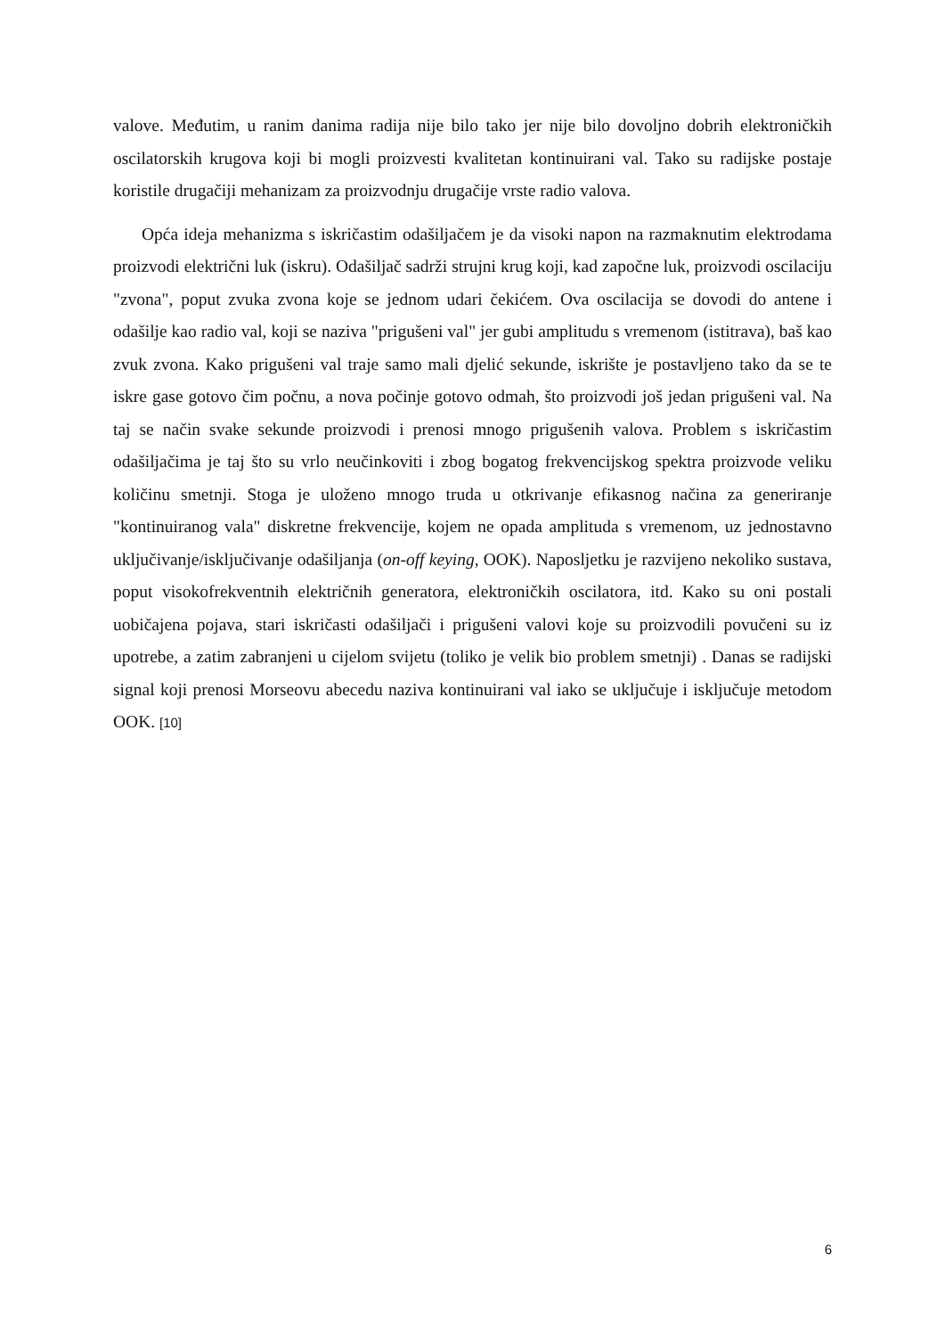valove. Međutim, u ranim danima radija nije bilo tako jer nije bilo dovoljno dobrih elektroničkih oscilatorskih krugova koji bi mogli proizvesti kvalitetan kontinuirani val. Tako su radijske postaje koristile drugačiji mehanizam za proizvodnju drugačije vrste radio valova.
Opća ideja mehanizma s iskričastim odašiljačem je da visoki napon na razmaknutim elektrodama proizvodi električni luk (iskru). Odašiljač sadrži strujni krug koji, kad započne luk, proizvodi oscilaciju "zvona", poput zvuka zvona koje se jednom udari čekićem. Ova oscilacija se dovodi do antene i odašilje kao radio val, koji se naziva "prigušeni val" jer gubi amplitudu s vremenom (istitrava), baš kao zvuk zvona. Kako prigušeni val traje samo mali djelić sekunde, iskrište je postavljeno tako da se te iskre gase gotovo čim počnu, a nova počinje gotovo odmah, što proizvodi još jedan prigušeni val. Na taj se način svake sekunde proizvodi i prenosi mnogo prigušenih valova. Problem s iskričastim odašiljačima je taj što su vrlo neučinkoviti i zbog bogatog frekvencijskog spektra proizvode veliku količinu smetnji. Stoga je uloženo mnogo truda u otkrivanje efikasnog načina za generiranje "kontinuiranog vala" diskretne frekvencije, kojem ne opada amplituda s vremenom, uz jednostavno uključivanje/isključivanje odašiljanja (on-off keying, OOK). Naposljetku je razvijeno nekoliko sustava, poput visokofrekventnih električnih generatora, elektroničkih oscilatora, itd. Kako su oni postali uobičajena pojava, stari iskričasti odašiljači i prigušeni valovi koje su proizvodili povučeni su iz upotrebe, a zatim zabranjeni u cijelom svijetu (toliko je velik bio problem smetnji) . Danas se radijski signal koji prenosi Morseovu abecedu naziva kontinuirani val iako se uključuje i isključuje metodom OOK. [10]
6